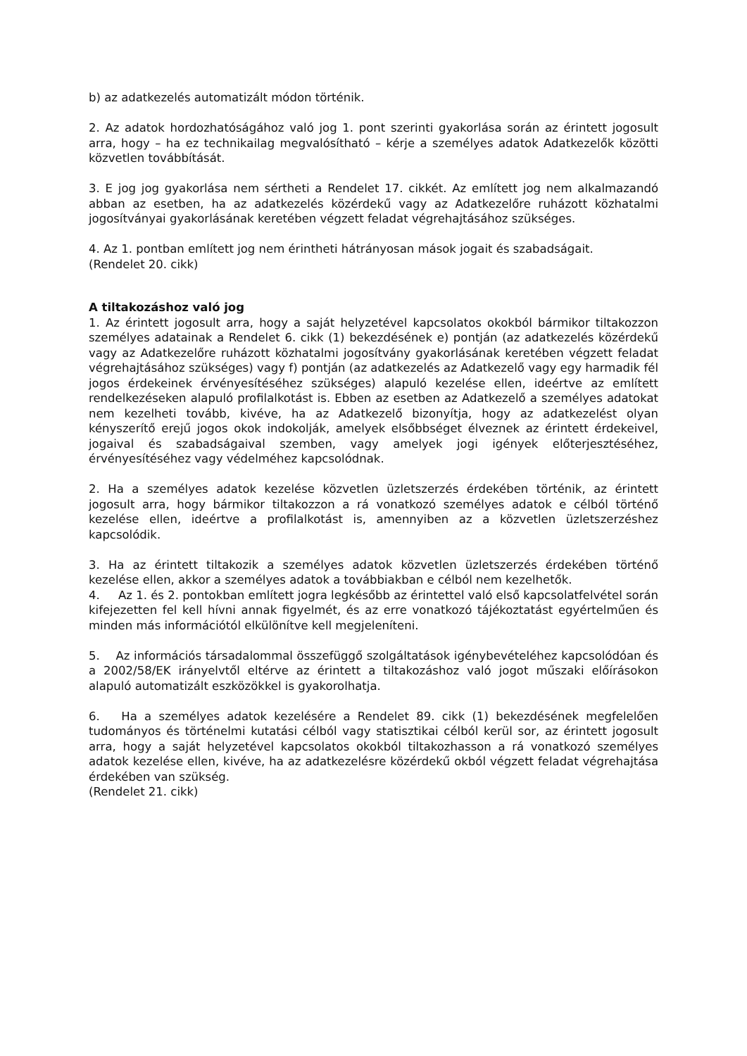b) az adatkezelés automatizált módon történik.
2. Az adatok hordozhatóságához való jog 1. pont szerinti gyakorlása során az érintett jogosult arra, hogy – ha ez technikailag megvalósítható – kérje a személyes adatok Adatkezelők közötti közvetlen továbbítását.
3. E jog jog gyakorlása nem sértheti a Rendelet 17. cikkét. Az említett jog nem alkalmazandó abban az esetben, ha az adatkezelés közérdekű vagy az Adatkezelőre ruházott közhatalmi jogosítványai gyakorlásának keretében végzett feladat végrehajtásához szükséges.
4. Az 1. pontban említett jog nem érintheti hátrányosan mások jogait és szabadságait.
(Rendelet 20. cikk)
A tiltakozáshoz való jog
1. Az érintett jogosult arra, hogy a saját helyzetével kapcsolatos okokból bármikor tiltakozzon személyes adatainak a Rendelet 6. cikk (1) bekezdésének e) pontján (az adatkezelés közérdekű vagy az Adatkezelőre ruházott közhatalmi jogosítvány gyakorlásának keretében végzett feladat végrehajtásához szükséges) vagy f) pontján (az adatkezelés az Adatkezelő vagy egy harmadik fél jogos érdekeinek érvényesítéséhez szükséges) alapuló kezelése ellen, ideértve az említett rendelkezéseken alapuló profilalkotást is. Ebben az esetben az Adatkezelő a személyes adatokat nem kezelheti tovább, kivéve, ha az Adatkezelő bizonyítja, hogy az adatkezelést olyan kényszerítő erejű jogos okok indokolják, amelyek elsőbbséget élveznek az érintett érdekeivel, jogaival és szabadságaival szemben, vagy amelyek jogi igények előterjesztéséhez, érvényesítéséhez vagy védelméhez kapcsolódnak.
2. Ha a személyes adatok kezelése közvetlen üzletszerzés érdekében történik, az érintett jogosult arra, hogy bármikor tiltakozzon a rá vonatkozó személyes adatok e célból történő kezelése ellen, ideértve a profilalkotást is, amennyiben az a közvetlen üzletszerzéshez kapcsolódik.
3. Ha az érintett tiltakozik a személyes adatok közvetlen üzletszerzés érdekében történő kezelése ellen, akkor a személyes adatok a továbbiakban e célból nem kezelhetők.
4. Az 1. és 2. pontokban említett jogra legkésőbb az érintettel való első kapcsolatfelvétel során kifejezetten fel kell hívni annak figyelmét, és az erre vonatkozó tájékoztatást egyértelműen és minden más információtól elkülönítve kell megjeleníteni.
5. Az információs társadalommal összefüggő szolgáltatások igénybevételéhez kapcsolódóan és a 2002/58/EK irányelvtől eltérve az érintett a tiltakozáshoz való jogot műszaki előírásokon alapuló automatizált eszközökkel is gyakorolhatja.
6. Ha a személyes adatok kezelésére a Rendelet 89. cikk (1) bekezdésének megfelelően tudományos és történelmi kutatási célból vagy statisztikai célból kerül sor, az érintett jogosult arra, hogy a saját helyzetével kapcsolatos okokból tiltakozhasson a rá vonatkozó személyes adatok kezelése ellen, kivéve, ha az adatkezelésre közérdekű okból végzett feladat végrehajtása érdekében van szükség.
(Rendelet 21. cikk)